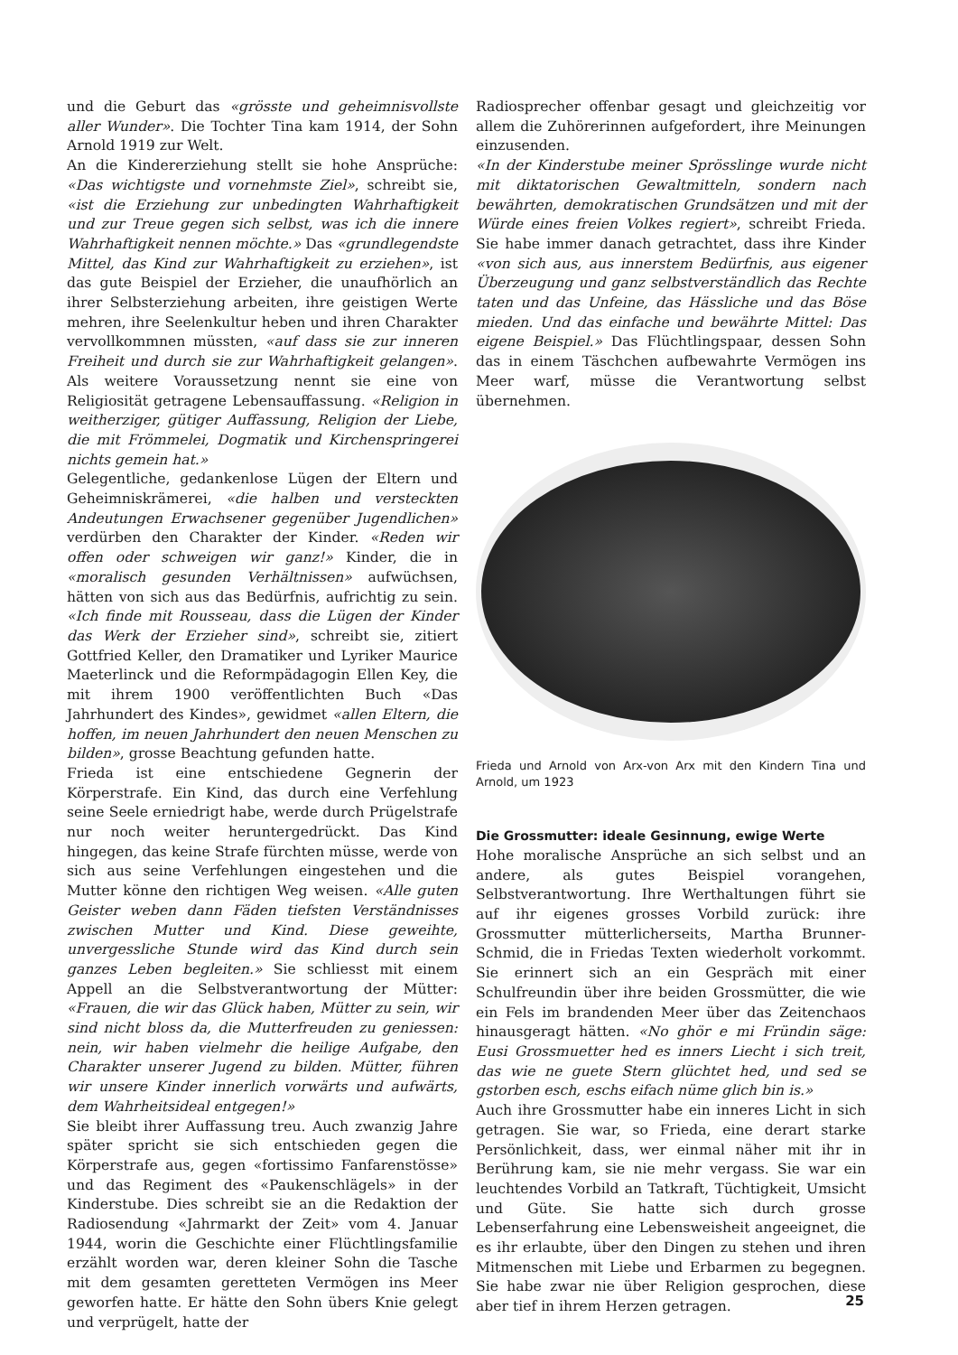und die Geburt das «grösste und geheimnisvollste aller Wunder». Die Tochter Tina kam 1914, der Sohn Arnold 1919 zur Welt.
An die Kindererziehung stellt sie hohe Ansprüche: «Das wichtigste und vornehmste Ziel», schreibt sie, «ist die Erziehung zur unbedingten Wahrhaftigkeit und zur Treue gegen sich selbst, was ich die innere Wahrhaftigkeit nennen möchte.» Das «grundlegendste Mittel, das Kind zur Wahrhaftigkeit zu erziehen», ist das gute Beispiel der Erzieher, die unaufhörlich an ihrer Selbsterziehung arbeiten, ihre geistigen Werte mehren, ihre Seelenkultur heben und ihren Charakter vervollkommnen müssten, «auf dass sie zur inneren Freiheit und durch sie zur Wahrhaftigkeit gelangen». Als weitere Voraussetzung nennt sie eine von Religiosität getragene Lebensauffassung. «Religion in weitherziger, gütiger Auffassung, Religion der Liebe, die mit Frömmelei, Dogmatik und Kirchenspringerei nichts gemein hat.»
Gelegentliche, gedankenlose Lügen der Eltern und Geheimniskrämerei, «die halben und versteckten Andeutungen Erwachsener gegenüber Jugendlichen» verdürben den Charakter der Kinder. «Reden wir offen oder schweigen wir ganz!» Kinder, die in «moralisch gesunden Verhältnissen» aufwüchsen, hätten von sich aus das Bedürfnis, aufrichtig zu sein. «Ich finde mit Rousseau, dass die Lügen der Kinder das Werk der Erzieher sind», schreibt sie, zitiert Gottfried Keller, den Dramatiker und Lyriker Maurice Maeterlinck und die Reformpädagogin Ellen Key, die mit ihrem 1900 veröffentlichten Buch «Das Jahrhundert des Kindes», gewidmet «allen Eltern, die hoffen, im neuen Jahrhundert den neuen Menschen zu bilden», grosse Beachtung gefunden hatte.
Frieda ist eine entschiedene Gegnerin der Körperstrafe. Ein Kind, das durch eine Verfehlung seine Seele erniedrigt habe, werde durch Prügelstrafe nur noch weiter heruntergedrückt. Das Kind hingegen, das keine Strafe fürchten müsse, werde von sich aus seine Verfehlungen eingestehen und die Mutter könne den richtigen Weg weisen. «Alle guten Geister weben dann Fäden tiefsten Verständnisses zwischen Mutter und Kind. Diese geweihte, unvergessliche Stunde wird das Kind durch sein ganzes Leben begleiten.» Sie schliesst mit einem Appell an die Selbstverantwortung der Mütter: «Frauen, die wir das Glück haben, Mütter zu sein, wir sind nicht bloss da, die Mutterfreuden zu geniessen: nein, wir haben vielmehr die heilige Aufgabe, den Charakter unserer Jugend zu bilden. Mütter, führen wir unsere Kinder innerlich vorwärts und aufwärts, dem Wahrheitsideal entgegen!»
Sie bleibt ihrer Auffassung treu. Auch zwanzig Jahre später spricht sie sich entschieden gegen die Körperstrafe aus, gegen «fortissimo Fanfarenstösse» und das Regiment des «Paukenschlägels» in der Kinderstube. Dies schreibt sie an die Redaktion der Radiosendung «Jahrmarkt der Zeit» vom 4. Januar 1944, worin die Geschichte einer Flüchtlingsfamilie erzählt worden war, deren kleiner Sohn die Tasche mit dem gesamten geretteten Vermögen ins Meer geworfen hatte. Er hätte den Sohn übers Knie gelegt und verprügelt, hatte der
Radiosprecher offenbar gesagt und gleichzeitig vor allem die Zuhörerinnen aufgefordert, ihre Meinungen einzusenden.
«In der Kinderstube meiner Sprösslinge wurde nicht mit diktatorischen Gewaltmitteln, sondern nach bewährten, demokratischen Grundsätzen und mit der Würde eines freien Volkes regiert», schreibt Frieda. Sie habe immer danach getrachtet, dass ihre Kinder «von sich aus, aus innerstem Bedürfnis, aus eigener Überzeugung und ganz selbstverständlich das Rechte taten und das Unfeine, das Hässliche und das Böse mieden. Und das einfache und bewährte Mittel: Das eigene Beispiel.» Das Flüchtlingspaar, dessen Sohn das in einem Täschchen aufbewahrte Vermögen ins Meer warf, müsse die Verantwortung selbst übernehmen.
Frieda und Arnold von Arx-von Arx mit den Kindern Tina und Arnold, um 1923
Die Grossmutter: ideale Gesinnung, ewige Werte
Hohe moralische Ansprüche an sich selbst und an andere, als gutes Beispiel vorangehen, Selbstverantwortung. Ihre Werthaltungen führt sie auf ihr eigenes grosses Vorbild zurück: ihre Grossmutter mütterlicherseits, Martha Brunner-Schmid, die in Friedas Texten wiederholt vorkommt. Sie erinnert sich an ein Gespräch mit einer Schulfreundin über ihre beiden Grossmütter, die wie ein Fels im brandenden Meer über das Zeitenchaos hinausgeragt hätten. «No ghör e mi Fründin säge: Eusi Grossmuetter hed es inners Liecht i sich treit, das wie ne guete Stern glüchtet hed, und sed se gstorben esch, eschs eifach nüme glich bin is.»
Auch ihre Grossmutter habe ein inneres Licht in sich getragen. Sie war, so Frieda, eine derart starke Persönlichkeit, dass, wer einmal näher mit ihr in Berührung kam, sie nie mehr vergass. Sie war ein leuchtendes Vorbild an Tatkraft, Tüchtigkeit, Umsicht und Güte. Sie hatte sich durch grosse Lebenserfahrung eine Lebensweisheit angeeignet, die es ihr erlaubte, über den Dingen zu stehen und ihren Mitmenschen mit Liebe und Erbarmen zu begegnen. Sie habe zwar nie über Religion gesprochen, diese aber tief in ihrem Herzen getragen.
25